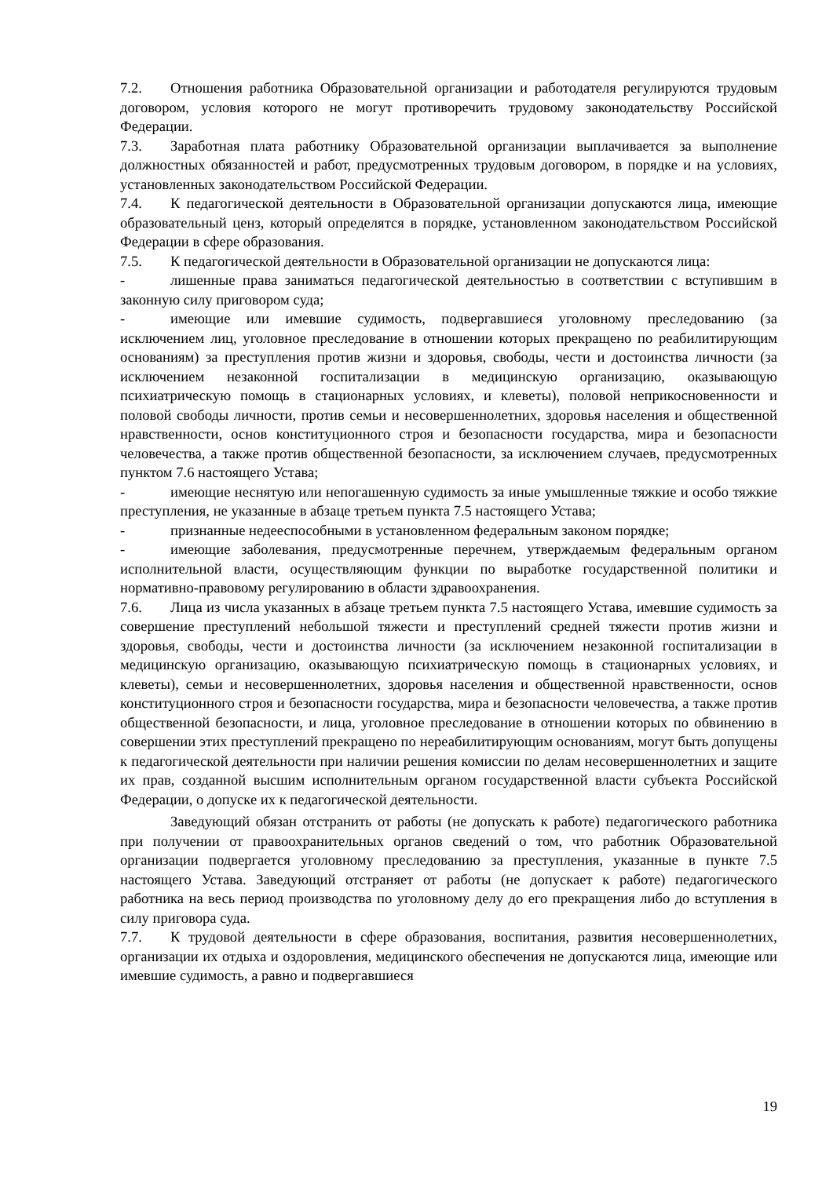7.2. Отношения работника Образовательной организации и работодателя регулируются трудовым договором, условия которого не могут противоречить трудовому законодательству Российской Федерации.
7.3. Заработная плата работнику Образовательной организации выплачивается за выполнение должностных обязанностей и работ, предусмотренных трудовым договором, в порядке и на условиях, установленных законодательством Российской Федерации.
7.4. К педагогической деятельности в Образовательной организации допускаются лица, имеющие образовательный ценз, который определятся в порядке, установленном законодательством Российской Федерации в сфере образования.
7.5. К педагогической деятельности в Образовательной организации не допускаются лица:
- лишенные права заниматься педагогической деятельностью в соответствии с вступившим в законную силу приговором суда;
- имеющие или имевшие судимость, подвергавшиеся уголовному преследованию (за исключением лиц, уголовное преследование в отношении которых прекращено по реабилитирующим основаниям) за преступления против жизни и здоровья, свободы, чести и достоинства личности (за исключением незаконной госпитализации в медицинскую организацию, оказывающую психиатрическую помощь в стационарных условиях, и клеветы), половой неприкосновенности и половой свободы личности, против семьи и несовершеннолетних, здоровья населения и общественной нравственности, основ конституционного строя и безопасности государства, мира и безопасности человечества, а также против общественной безопасности, за исключением случаев, предусмотренных пунктом 7.6 настоящего Устава;
- имеющие неснятую или непогашенную судимость за иные умышленные тяжкие и особо тяжкие преступления, не указанные в абзаце третьем пункта 7.5 настоящего Устава;
- признанные недееспособными в установленном федеральным законом порядке;
- имеющие заболевания, предусмотренные перечнем, утверждаемым федеральным органом исполнительной власти, осуществляющим функции по выработке государственной политики и нормативно-правовому регулированию в области здравоохранения.
7.6. Лица из числа указанных в абзаце третьем пункта 7.5 настоящего Устава, имевшие судимость за совершение преступлений небольшой тяжести и преступлений средней тяжести против жизни и здоровья, свободы, чести и достоинства личности (за исключением незаконной госпитализации в медицинскую организацию, оказывающую психиатрическую помощь в стационарных условиях, и клеветы), семьи и несовершеннолетних, здоровья населения и общественной нравственности, основ конституционного строя и безопасности государства, мира и безопасности человечества, а также против общественной безопасности, и лица, уголовное преследование в отношении которых по обвинению в совершении этих преступлений прекращено по нереабилитирующим основаниям, могут быть допущены к педагогической деятельности при наличии решения комиссии по делам несовершеннолетних и защите их прав, созданной высшим исполнительным органом государственной власти субъекта Российской Федерации, о допуске их к педагогической деятельности.
Заведующий обязан отстранить от работы (не допускать к работе) педагогического работника при получении от правоохранительных органов сведений о том, что работник Образовательной организации подвергается уголовному преследованию за преступления, указанные в пункте 7.5 настоящего Устава. Заведующий отстраняет от работы (не допускает к работе) педагогического работника на весь период производства по уголовному делу до его прекращения либо до вступления в силу приговора суда.
7.7. К трудовой деятельности в сфере образования, воспитания, развития несовершеннолетних, организации их отдыха и оздоровления, медицинского обеспечения не допускаются лица, имеющие или имевшие судимость, а равно и подвергавшиеся
19